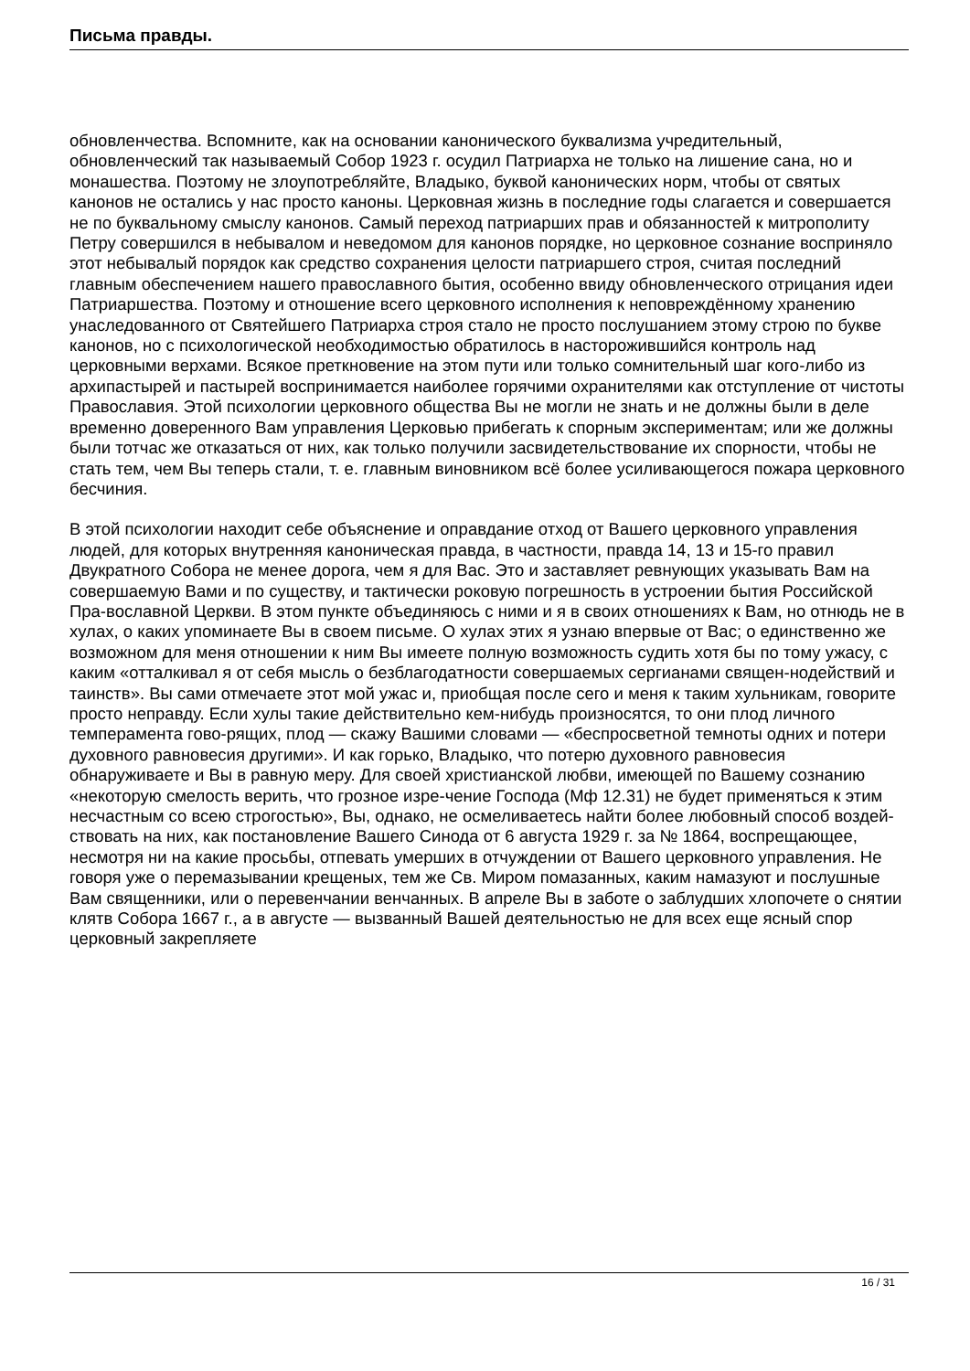Письма правды.
обновленчества. Вспомните, как на основании канонического буквализма учредительный, обновленческий так называемый Собор 1923 г. осудил Патриарха не только на лишение сана, но и монашества. Поэтому не злоупотребляйте, Владыко, буквой канонических норм, чтобы от святых канонов не остались у нас просто каноны. Церковная жизнь в последние годы слагается и совершается не по буквальному смыслу канонов. Самый переход патриарших прав и обязанностей к митрополиту Петру совершился в небывалом и неведомом для канонов порядке, но церковное сознание восприняло этот небывалый порядок как средство сохранения целости патриаршего строя, считая последний главным обеспечением нашего православного бытия, особенно ввиду обновленческого отрицания идеи Патриаршества. Поэтому и отношение всего церковного исполнения к неповреждённому хранению унаследованного от Святейшего Патриарха строя стало не просто послушанием этому строю по букве канонов, но с психологической необходимостью обратилось в насторожившийся контроль над церковными верхами. Всякое преткновение на этом пути или только сомнительный шаг кого-либо из архипастырей и пастырей воспринимается наиболее горячими охранителями как отступление от чистоты Православия. Этой психологии церковного общества Вы не могли не знать и не должны были в деле временно доверенного Вам управления Церковью прибегать к спорным экспериментам; или же должны были тотчас же отказаться от них, как только получили засвидетельствование их спорности, чтобы не стать тем, чем Вы теперь стали, т. е. главным виновником всё более усиливающегося пожара церковного бесчиния.
В этой психологии находит себе объяснение и оправдание отход от Вашего церковного управления людей, для которых внутренняя каноническая правда, в частности, правда 14, 13 и 15-го правил Двукратного Собора не менее дорога, чем я для Вас. Это и заставляет ревнующих указывать Вам на совершаемую Вами и по существу, и тактически роковую погрешность в устроении бытия Российской Пра-вославной Церкви. В этом пункте объединяюсь с ними и я в своих отношениях к Вам, но отнюдь не в хулах, о каких упоминаете Вы в своем письме. О хулах этих я узнаю впервые от Вас; о единственно же возможном для меня отношении к ним Вы имеете полную возможность судить хотя бы по тому ужасу, с каким «отталкивал я от себя мысль о безблагодатности совершаемых сергианами священ-нодействий и таинств». Вы сами отмечаете этот мой ужас и, приобщая после сего и меня к таким хульникам, говорите просто неправду. Если хулы такие действительно кем-нибудь произносятся, то они плод личного темперамента гово-рящих, плод — скажу Вашими словами — «беспросветной темноты одних и потери духовного равновесия другими». И как горько, Владыко, что потерю духовного равновесия обнаруживаете и Вы в равную меру. Для своей христианской любви, имеющей по Вашему сознанию «некоторую смелость верить, что грозное изре-чение Господа (Мф 12.31) не будет применяться к этим несчастным со всею строгостью», Вы, однако, не осмеливаетесь найти более любовный способ воздей-ствовать на них, как постановление Вашего Синода от 6 августа 1929 г. за № 1864, воспрещающее, несмотря ни на какие просьбы, отпевать умерших в отчуждении от Вашего церковного управления. Не говоря уже о перемазывании крещеных, тем же Св. Миром помазанных, каким намазуют и послушные Вам священники, или о перевенчании венчанных. В апреле Вы в заботе о заблудших хлопочете о снятии клятв Собора 1667 г., а в августе — вызванный Вашей деятельностью не для всех еще ясный спор церковный закрепляете
16 / 31